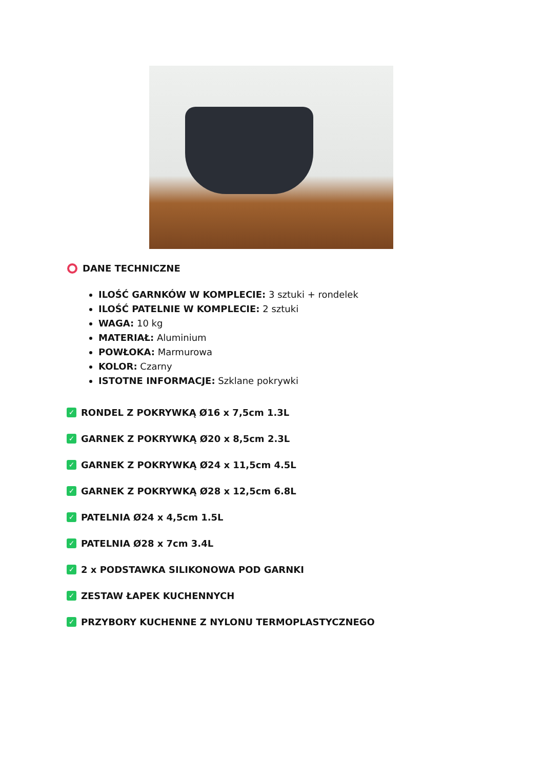DANE TECHNICZNE
ILOŚĆ GARNKÓW W KOMPLECIE: 3 sztuki + rondelek
ILOŚĆ PATELNIE W KOMPLECIE: 2 sztuki
WAGA: 10 kg
MATERIAŁ: Aluminium
POWŁOKA: Marmurowa
KOLOR: Czarny
ISTOTNE INFORMACJE: Szklane pokrywki
✓ RONDEL Z POKRYWKĄ Ø16 x 7,5cm 1.3L
✓ GARNEK Z POKRYWKĄ Ø20 x 8,5cm 2.3L
✓ GARNEK Z POKRYWKĄ Ø24 x 11,5cm 4.5L
✓ GARNEK Z POKRYWKĄ Ø28 x 12,5cm 6.8L
✓ PATELNIA Ø24 x 4,5cm 1.5L
✓ PATELNIA Ø28 x 7cm 3.4L
✓ 2 x PODSTAWKA SILIKONOWA POD GARNKI
✓ ZESTAW ŁAPEK KUCHENNYCH
✓ PRZYBORY KUCHENNE Z NYLONU TERMOPLASTYCZNEGO